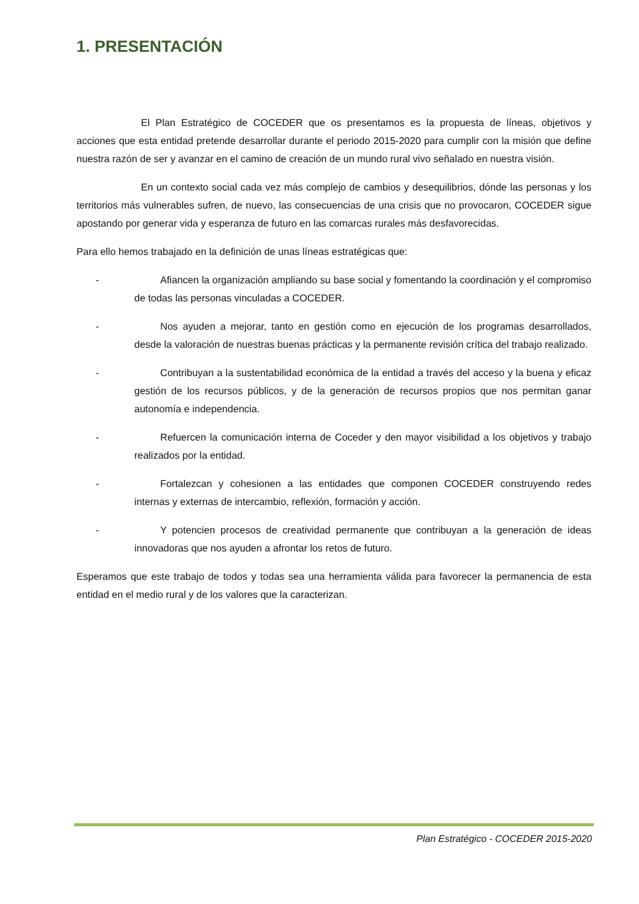1. PRESENTACIÓN
El Plan Estratégico de COCEDER que os presentamos es la propuesta de líneas, objetivos y acciones que esta entidad pretende desarrollar durante el periodo 2015-2020 para cumplir con la misión que define nuestra razón de ser y avanzar en el camino de creación de un mundo rural vivo señalado en nuestra visión.
En un contexto social cada vez más complejo de cambios y desequilibrios, dónde las personas y los territorios más vulnerables sufren, de nuevo, las consecuencias de una crisis que no provocaron, COCEDER sigue apostando por generar vida y esperanza de futuro en las comarcas rurales más desfavorecidas.
Para ello hemos trabajado en la definición de unas líneas estratégicas que:
- Afiancen la organización ampliando su base social y fomentando la coordinación y el compromiso de todas las personas vinculadas a COCEDER.
- Nos ayuden a mejorar, tanto en gestión como en ejecución de los programas desarrollados, desde la valoración de nuestras buenas prácticas y la permanente revisión crítica del trabajo realizado.
- Contribuyan a la sustentabilidad económica de la entidad a través del acceso y la buena y eficaz gestión de los recursos públicos, y de la generación de recursos propios que nos permitan ganar autonomía e independencia.
- Refuercen la comunicación interna de Coceder y den mayor visibilidad a los objetivos y trabajo realizados por la entidad.
- Fortalezcan y cohesionen a las entidades que componen COCEDER construyendo redes internas y externas de intercambio, reflexión, formación y acción.
- Y potencien procesos de creatividad permanente que contribuyan a la generación de ideas innovadoras que nos ayuden a afrontar los retos de futuro.
Esperamos que este trabajo de todos y todas sea una herramienta válida para favorecer la permanencia de esta entidad en el medio rural y de los valores que la caracterizan.
Plan Estratégico - COCEDER 2015-2020